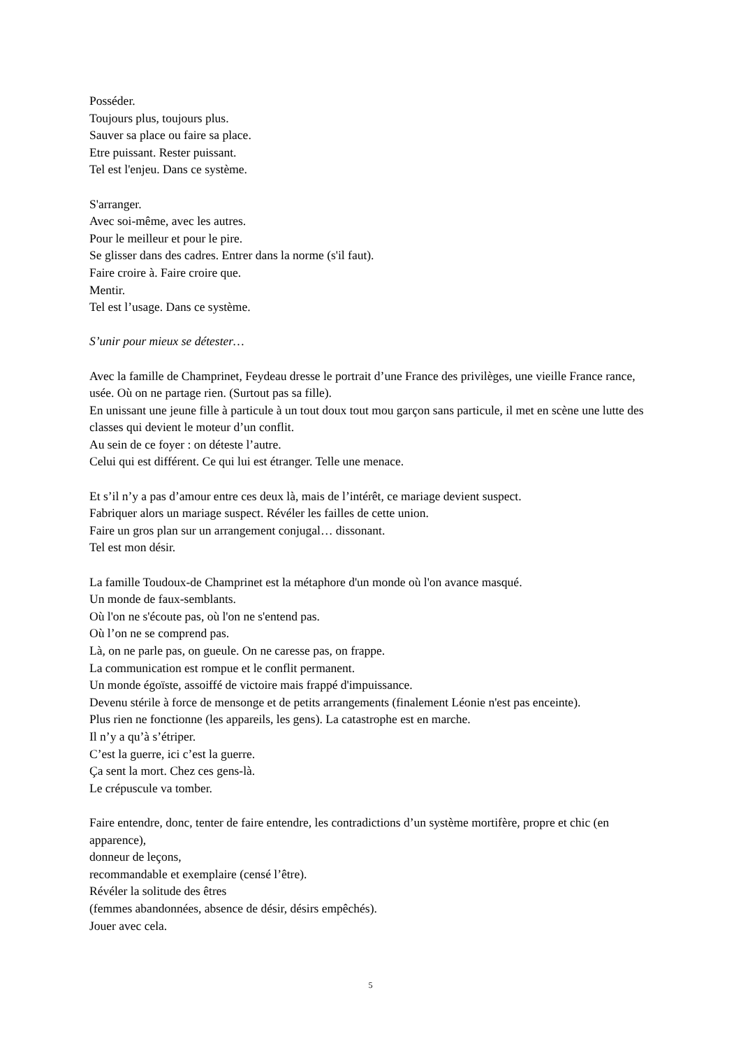Posséder.
Toujours plus, toujours plus.
Sauver sa place ou faire sa place.
Etre puissant. Rester puissant.
Tel est l'enjeu. Dans ce système.
S'arranger.
Avec soi-même, avec les autres.
Pour le meilleur et pour le pire.
Se glisser dans des cadres. Entrer dans la norme (s'il faut).
Faire croire à. Faire croire que.
Mentir.
Tel est l’usage. Dans ce système.
S’unir pour mieux se détester…
Avec la famille de Champrinet, Feydeau dresse le portrait d’une France des privilèges, une vieille France rance, usée. Où on ne partage rien. (Surtout pas sa fille).
En unissant une jeune fille à particule à un tout doux tout mou garçon sans particule, il met en scène une lutte des classes qui devient le moteur d’un conflit.
Au sein de ce foyer : on déteste l’autre.
Celui qui est différent. Ce qui lui est étranger. Telle une menace.
Et s’il n’y a pas d’amour entre ces deux là, mais de l’intérêt, ce mariage devient suspect.
Fabriquer alors un mariage suspect. Révéler les failles de cette union.
Faire un gros plan sur un arrangement conjugal… dissonant.
Tel est mon désir.
La famille Toudoux-de Champrinet est la métaphore d'un monde où l'on avance masqué.
Un monde de faux-semblants.
Où l'on ne s'écoute pas, où l'on ne s'entend pas.
Où l’on ne se comprend pas.
Là, on ne parle pas, on gueule. On ne caresse pas, on frappe.
La communication est rompue et le conflit permanent.
Un monde égoïste, assoiffé de victoire mais frappé d'impuissance.
Devenu stérile à force de mensonge et de petits arrangements (finalement Léonie n'est pas enceinte).
Plus rien ne fonctionne (les appareils, les gens). La catastrophe est en marche.
Il n’y a qu’à s’étriper.
C’est la guerre, ici c’est la guerre.
Ça sent la mort. Chez ces gens-là.
Le crépuscule va tomber.
Faire entendre, donc, tenter de faire entendre, les contradictions d’un système mortifère, propre et chic (en apparence),
donneur de leçons,
recommandable et exemplaire (censé l’être).
Révéler la solitude des êtres
(femmes abandonnées, absence de désir, désirs empêchés).
Jouer avec cela.
5